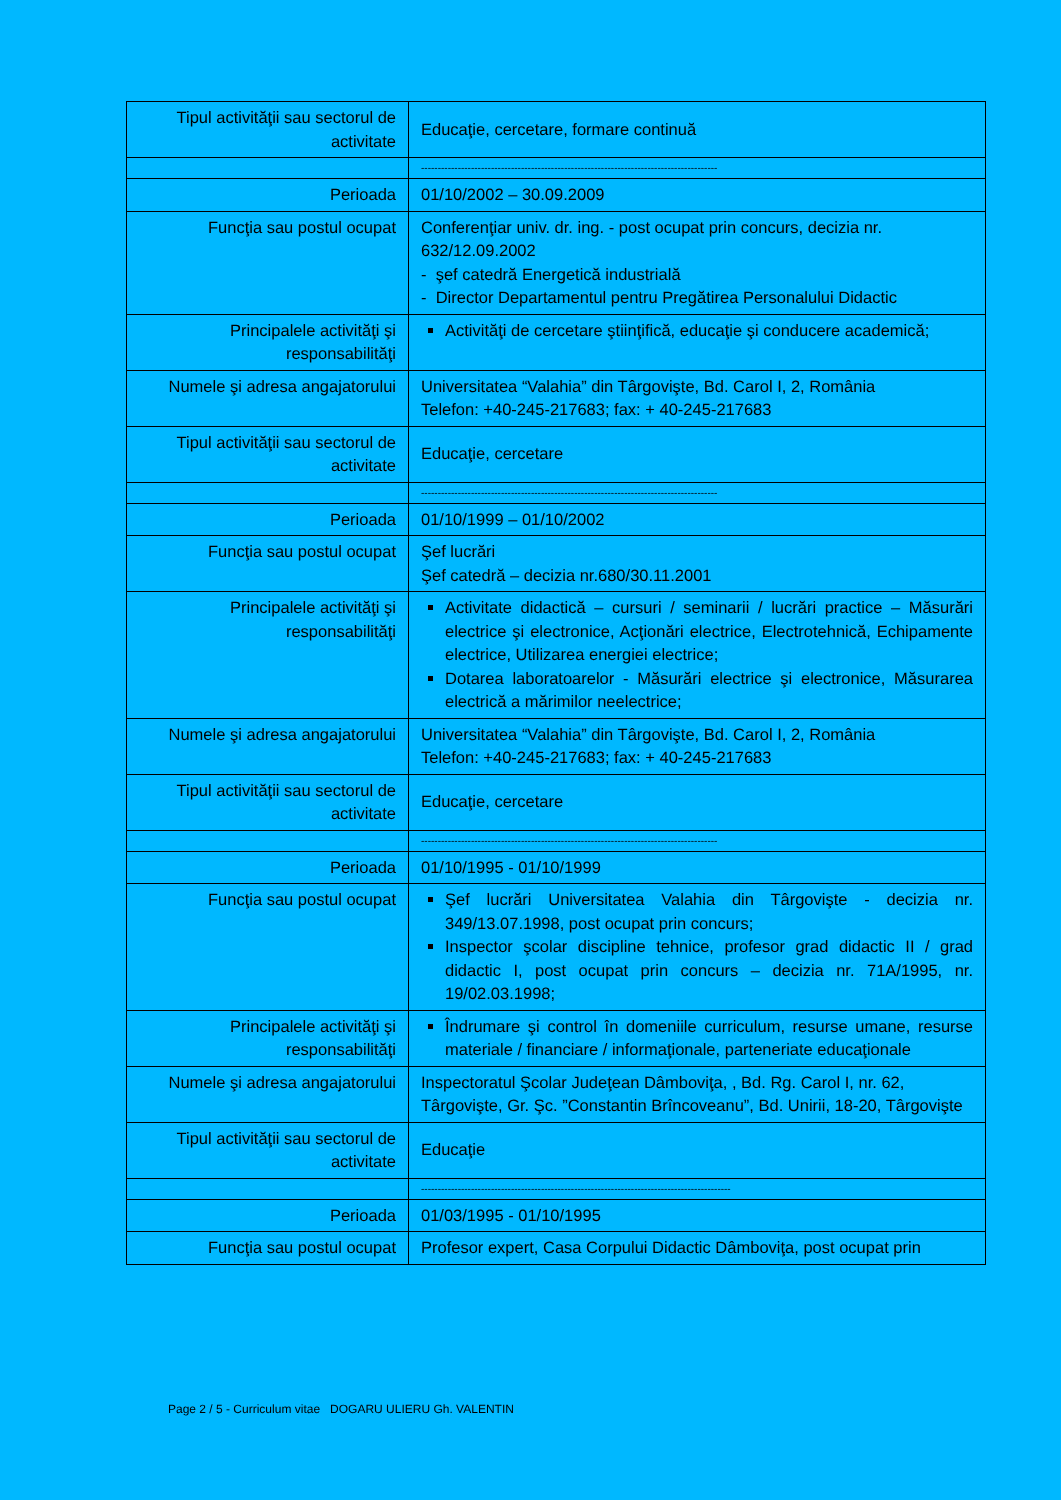| Tipul activităţii sau sectorul de activitate | Educaţie, cercetare, formare continuă |
| | ----------------------------------------------------------------------------------------- |
| Perioada | 01/10/2002 – 30.09.2009 |
| Funcţia sau postul ocupat | Conferenţiar univ. dr. ing. - post ocupat prin concurs, decizia nr. 632/12.09.2002 - şef catedră Energetică industrială - Director Departamentul pentru Pregătirea Personalului Didactic |
| Principalele activităţi şi responsabilităţi | Activităţi de cercetare ştiinţifică, educaţie şi conducere academică; |
| Numele şi adresa angajatorului | Universitatea “Valahia” din Târgovişte, Bd. Carol I, 2, România Telefon: +40-245-217683; fax: + 40-245-217683 |
| Tipul activităţii sau sectorul de activitate | Educaţie, cercetare |
| | ----------------------------------------------------------------------------------------- |
| Perioada | 01/10/1999 – 01/10/2002 |
| Funcţia sau postul ocupat | Şef lucrări Şef catedră – decizia nr.680/30.11.2001 |
| Principalele activităţi şi responsabilităţi | Activitate didactică – cursuri / seminarii / lucrări practice – Măsurări electrice şi electronice, Acţionări electrice, Electrotehnică, Echipamente electrice, Utilizarea energiei electrice; Dotarea laboratoarelor - Măsurări electrice şi electronice, Măsurarea electrică a mărimilor neelectrice; |
| Numele şi adresa angajatorului | Universitatea “Valahia” din Târgovişte, Bd. Carol I, 2, România Telefon: +40-245-217683; fax: + 40-245-217683 |
| Tipul activităţii sau sectorul de activitate | Educaţie, cercetare |
| | ----------------------------------------------------------------------------------------- |
| Perioada | 01/10/1995 - 01/10/1999 |
| Funcţia sau postul ocupat | Şef lucrări Universitatea Valahia din Târgovişte - decizia nr. 349/13.07.1998, post ocupat prin concurs; Inspector şcolar discipline tehnice, profesor grad didactic II / grad didactic I, post ocupat prin concurs – decizia nr. 71A/1995, nr. 19/02.03.1998; |
| Principalele activităţi şi responsabilităţi | Îndrumare şi control în domeniile curriculum, resurse umane, resurse materiale / financiare / informaţionale, parteneriate educaţionale |
| Numele şi adresa angajatorului | Inspectoratul Şcolar Judeţean Dâmboviţa, , Bd. Rg. Carol I, nr. 62, Târgovişte, Gr. Şc. ”Constantin Brîncoveanu”, Bd. Unirii, 18-20, Târgovişte |
| Tipul activităţii sau sectorul de activitate | Educaţie |
| | --------------------------------------------------------------------------------------------- |
| Perioada | 01/03/1995 - 01/10/1995 |
| Funcţia sau postul ocupat | Profesor expert, Casa Corpului Didactic Dâmboviţa, post ocupat prin |
Page 2 / 5 - Curriculum vitae DOGARU ULIERU Gh. VALENTIN